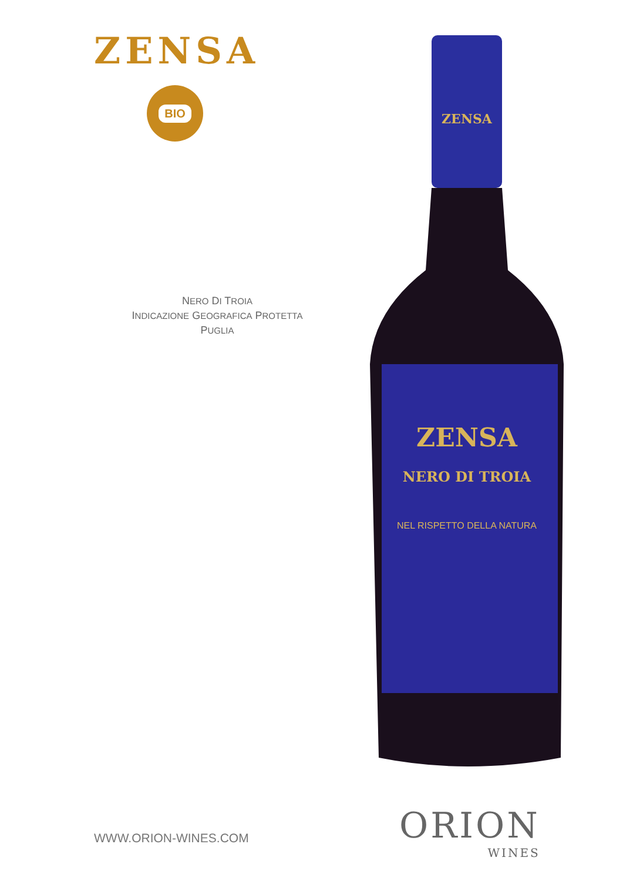ZENSA
BIO
NERO DI TROIA
INDICAZIONE GEOGRAFICA PROTETTA
PUGLIA
ZENSA
ZENSA
NERO DI TROIA
NEL RISPETTO DELLA NATURA
WWW.ORION-WINES.COM
ORION
WINES